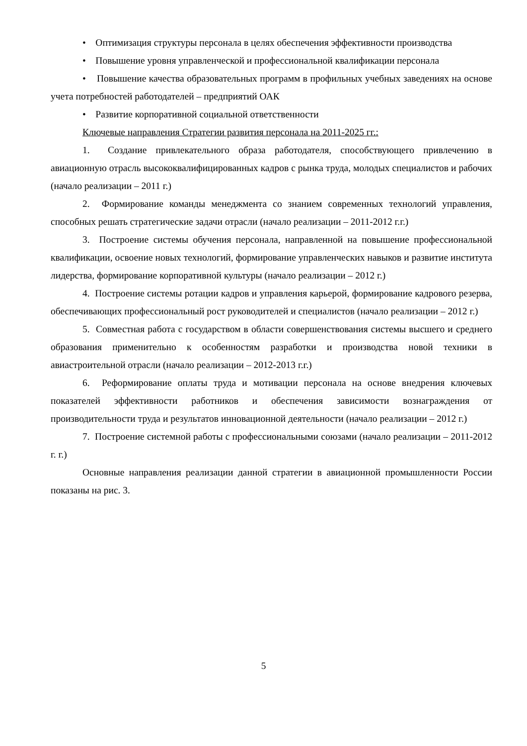• Оптимизация структуры персонала в целях обеспечения эффективности производства
• Повышение уровня управленческой и профессиональной квалификации персонала
• Повышение качества образовательных программ в профильных учебных заведениях на основе учета потребностей работодателей – предприятий ОАК
• Развитие корпоративной социальной ответственности
Ключевые направления Стратегии развития персонала на 2011-2025 гг.:
1. Создание привлекательного образа работодателя, способствующего привлечению в авиационную отрасль высококвалифицированных кадров с рынка труда, молодых специалистов и рабочих (начало реализации – 2011 г.)
2. Формирование команды менеджмента со знанием современных технологий управления, способных решать стратегические задачи отрасли (начало реализации – 2011-2012 г.г.)
3. Построение системы обучения персонала, направленной на повышение профессиональной квалификации, освоение новых технологий, формирование управленческих навыков и развитие института лидерства, формирование корпоративной культуры (начало реализации – 2012 г.)
4. Построение системы ротации кадров и управления карьерой, формирование кадрового резерва, обеспечивающих профессиональный рост руководителей и специалистов (начало реализации – 2012 г.)
5. Совместная работа с государством в области совершенствования системы высшего и среднего образования применительно к особенностям разработки и производства новой техники в авиастроительной отрасли (начало реализации – 2012-2013 г.г.)
6. Реформирование оплаты труда и мотивации персонала на основе внедрения ключевых показателей эффективности работников и обеспечения зависимости вознаграждения от производительности труда и результатов инновационной деятельности (начало реализации – 2012 г.)
7. Построение системной работы с профессиональными союзами (начало реализации – 2011-2012 г. г.)
Основные направления реализации данной стратегии в авиационной промышленности России показаны на рис. 3.
5